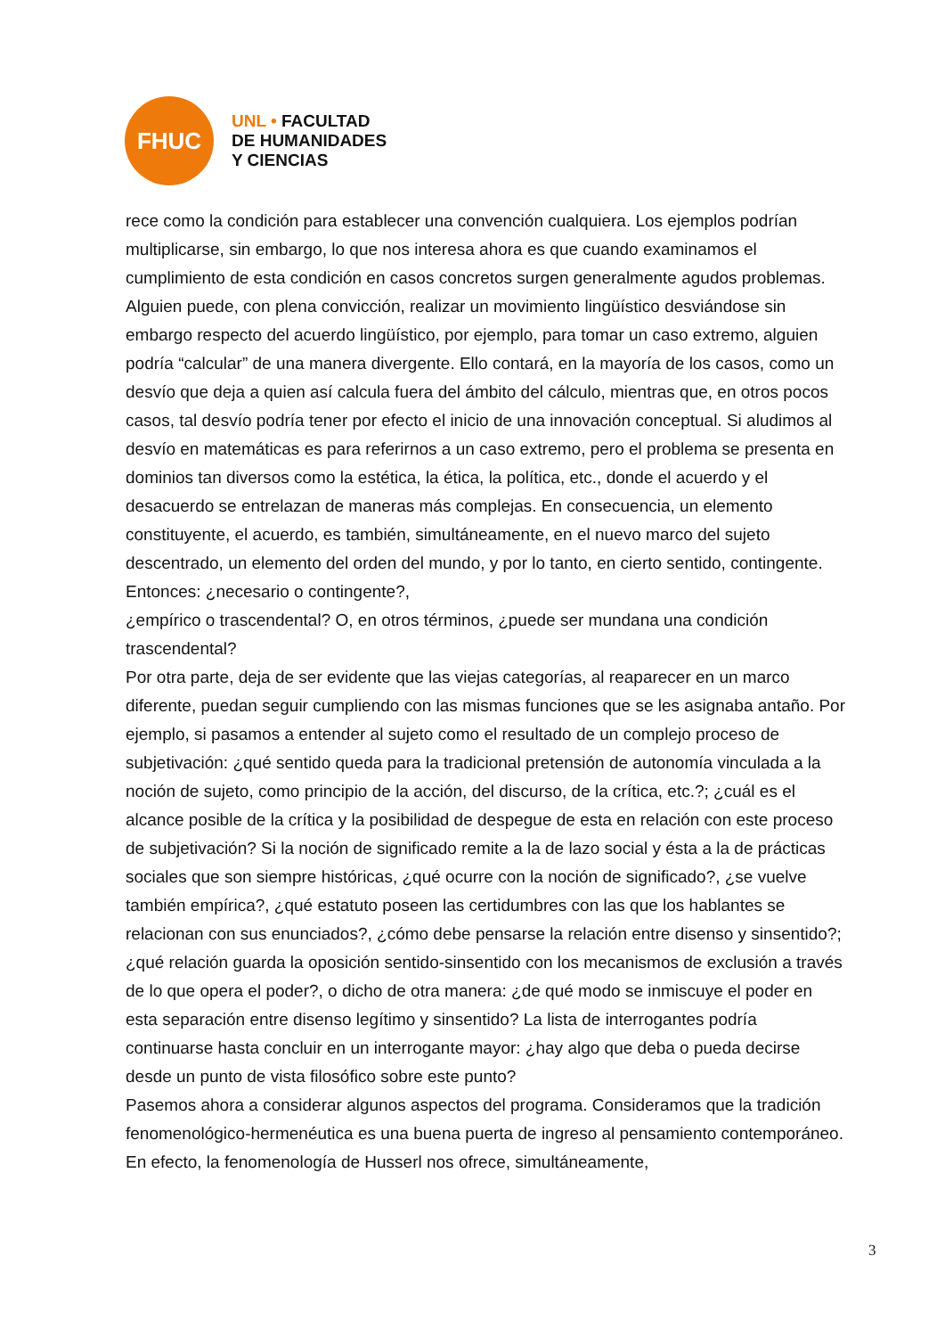FHUC
UNL • FACULTAD
DE HUMANIDADES
Y CIENCIAS
rece como la condición para establecer una convención cualquiera. Los ejemplos podrían multiplicarse, sin embargo, lo que nos interesa ahora es que cuando examinamos el cumplimiento de esta condición en casos concretos surgen generalmente agudos problemas. Alguien puede, con plena convicción, realizar un movimiento lingüístico desviándose sin embargo respecto del acuerdo lingüístico, por ejemplo, para tomar un caso extremo, alguien podría “calcular” de una manera divergente. Ello contará, en la mayoría de los casos, como un desvío que deja a quien así calcula fuera del ámbito del cálculo, mientras que, en otros pocos casos, tal desvío podría tener por efecto el inicio de una innovación conceptual. Si aludimos al desvío en matemáticas es para referirnos a un caso extremo, pero el problema se presenta en dominios tan diversos como la estética, la ética, la política, etc., donde el acuerdo y el desacuerdo se entrelazan de maneras más complejas. En consecuencia, un elemento constituyente, el acuerdo, es también, simultáneamente, en el nuevo marco del sujeto descentrado, un elemento del orden del mundo, y por lo tanto, en cierto sentido, contingente. Entonces: ¿necesario o contingente?,
¿empírico o trascendental? O, en otros términos, ¿puede ser mundana una condición trascendental?
Por otra parte, deja de ser evidente que las viejas categorías, al reaparecer en un marco diferente, puedan seguir cumpliendo con las mismas funciones que se les asignaba antaño. Por ejemplo, si pasamos a entender al sujeto como el resultado de un complejo proceso de subjetivación: ¿qué sentido queda para la tradicional pretensión de autonomía vinculada a la noción de sujeto, como principio de la acción, del discurso, de la crítica, etc.?; ¿cuál es el alcance posible de la crítica y la posibilidad de despegue de esta en relación con este proceso de subjetivación? Si la noción de significado remite a la de lazo social y ésta a la de prácticas sociales que son siempre históricas, ¿qué ocurre con la noción de significado?, ¿se vuelve también empírica?, ¿qué estatuto poseen las certidumbres con las que los hablantes se relacionan con sus enunciados?, ¿cómo debe pensarse la relación entre disenso y sinsentido?;
¿qué relación guarda la oposición sentido-sinsentido con los mecanismos de exclusión a través de lo que opera el poder?, o dicho de otra manera: ¿de qué modo se inmiscuye el poder en esta separación entre disenso legítimo y sinsentido? La lista de interrogantes podría continuarse hasta concluir en un interrogante mayor: ¿hay algo que deba o pueda decirse desde un punto de vista filosófico sobre este punto?
Pasemos ahora a considerar algunos aspectos del programa. Consideramos que la tradición fenomenológico-hermenéutica es una buena puerta de ingreso al pensamiento contemporáneo. En efecto, la fenomenología de Husserl nos ofrece, simultáneamente,
3